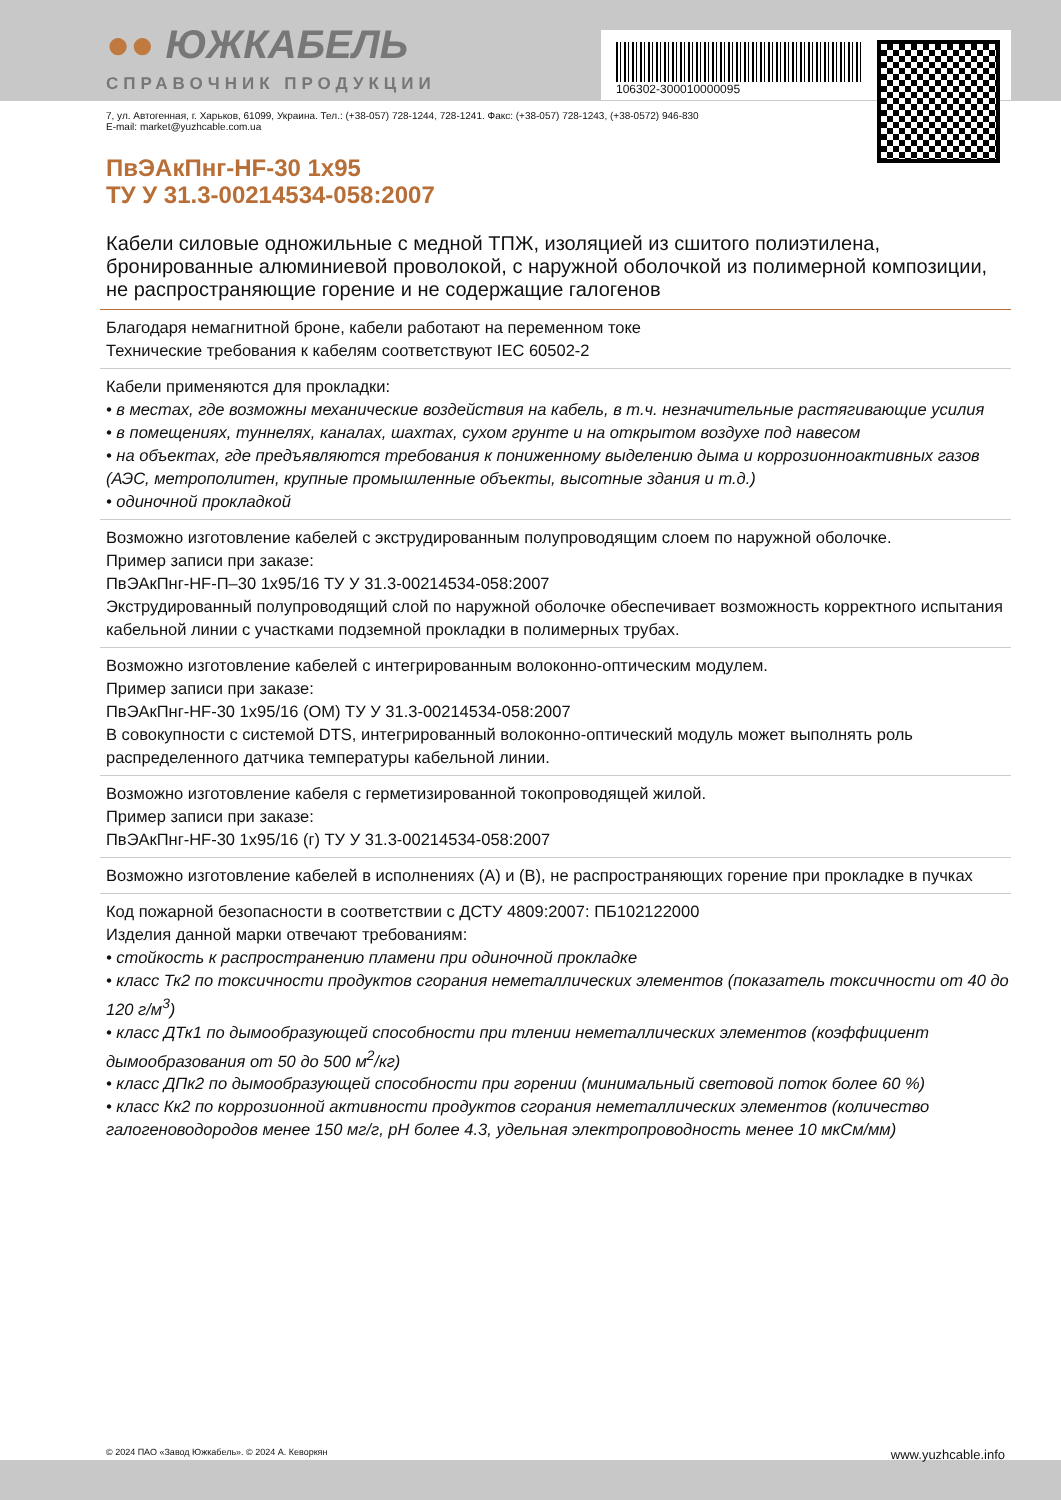106302-300010000095
●● ЮЖКАБЕЛЬ
СПРАВОЧНИК ПРОДУКЦИИ
7, ул. Автогенная, г. Харьков, 61099, Украина. Тел.: (+38-057) 728-1244, 728-1241. Факс: (+38-057) 728-1243, (+38-0572) 946-830
E-mail: market@yuzhcable.com.ua
ПвЭАкПнг-HF-30 1x95
ТУ У 31.3-00214534-058:2007
Кабели силовые одножильные с медной ТПЖ, изоляцией из сшитого полиэтилена, бронированные алюминиевой проволокой, с наружной оболочкой из полимерной композиции, не распространяющие горение и не содержащие галогенов
Благодаря немагнитной броне, кабели работают на переменном токе
Технические требования к кабелям соответствуют IEC 60502-2
Кабели применяются для прокладки:
• в местах, где возможны механические воздействия на кабель, в т.ч. незначительные растягивающие усилия
• в помещениях, туннелях, каналах, шахтах, сухом грунте и на открытом воздухе под навесом
• на объектах, где предъявляются требования к пониженному выделению дыма и коррозионноактивных газов (АЭС, метрополитен, крупные промышленные объекты, высотные здания и т.д.)
• одиночной прокладкой
Возможно изготовление кабелей с экструдированным полупроводящим слоем по наружной оболочке.
Пример записи при заказе:
ПвЭАкПнг-HF-П–30 1x95/16 ТУ У 31.3-00214534-058:2007
Экструдированный полупроводящий слой по наружной оболочке обеспечивает возможность корректного испытания кабельной линии с участками подземной прокладки в полимерных трубах.
Возможно изготовление кабелей с интегрированным волоконно-оптическим модулем.
Пример записи при заказе:
ПвЭАкПнг-HF-30 1x95/16 (ОМ) ТУ У 31.3-00214534-058:2007
В совокупности с системой DTS, интегрированный волоконно-оптический модуль может выполнять роль распределенного датчика температуры кабельной линии.
Возможно изготовление кабеля с герметизированной токопроводящей жилой.
Пример записи при заказе:
ПвЭАкПнг-HF-30 1x95/16 (г) ТУ У 31.3-00214534-058:2007
Возможно изготовление кабелей в исполнениях (А) и (В), не распространяющих горение при прокладке в пучках
Код пожарной безопасности в соответствии с ДСТУ 4809:2007: ПБ102122000
Изделия данной марки отвечают требованиям:
• стойкость к распространению пламени при одиночной прокладке
• класс Тк2 по токсичности продуктов сгорания неметаллических элементов (показатель токсичности от 40 до 120 г/м<sup>3</sup>)
• класс ДТк1 по дымообразующей способности при тлении неметаллических элементов (коэффициент дымообразования от 50 до 500 м<sup>2</sup>/кг)
• класс ДПк2 по дымообразующей способности при горении (минимальный световой поток более 60 %)
• класс Кк2 по коррозионной активности продуктов сгорания неметаллических элементов (количество галогеноводородов менее 150 мг/г, pH более 4.3, удельная электропроводность менее 10 мкСм/мм)
© 2024 ПАО «Завод Южкабель». © 2024 А. Кеворкян www.yuzhcable.info